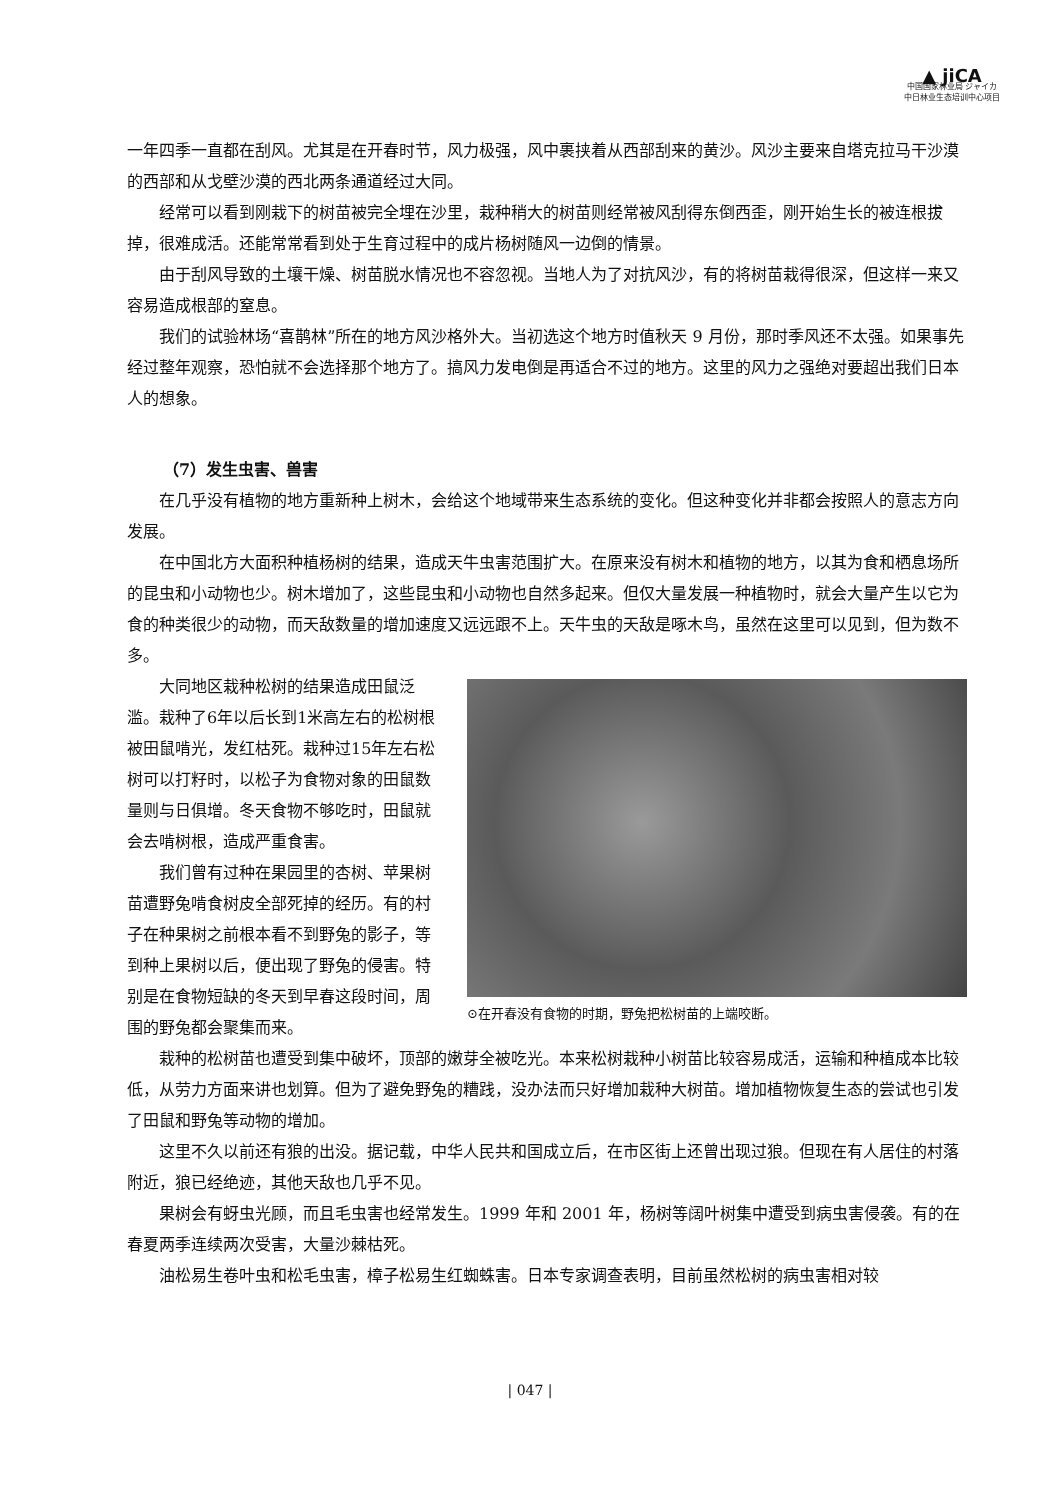▲ jiCA
中国国家林业局 ジャイカ
中日林业生态培训中心项目
一年四季一直都在刮风。尤其是在开春时节，风力极强，风中裹挟着从西部刮来的黄沙。风沙主要来自塔克拉马干沙漠的西部和从戈壁沙漠的西北两条通道经过大同。
经常可以看到刚栽下的树苗被完全埋在沙里，栽种稍大的树苗则经常被风刮得东倒西歪，刚开始生长的被连根拔掉，很难成活。还能常常看到处于生育过程中的成片杨树随风一边倒的情景。
由于刮风导致的土壤干燥、树苗脱水情况也不容忽视。当地人为了对抗风沙，有的将树苗栽得很深，但这样一来又容易造成根部的窒息。
我们的试验林场“喜鹊林”所在的地方风沙格外大。当初选这个地方时值秋天 9 月份，那时季风还不太强。如果事先经过整年观察，恐怕就不会选择那个地方了。搞风力发电倒是再适合不过的地方。这里的风力之强绝对要超出我们日本人的想象。
（7）发生虫害、兽害
在几乎没有植物的地方重新种上树木，会给这个地域带来生态系统的变化。但这种变化并非都会按照人的意志方向发展。
在中国北方大面积种植杨树的结果，造成天牛虫害范围扩大。在原来没有树木和植物的地方，以其为食和栖息场所的昆虫和小动物也少。树木增加了，这些昆虫和小动物也自然多起来。但仅大量发展一种植物时，就会大量产生以它为食的种类很少的动物，而天敌数量的增加速度又远远跟不上。天牛虫的天敌是啄木鸟，虽然在这里可以见到，但为数不多。
⊙在开春没有食物的时期，野兔把松树苗的上端咬断。
大同地区栽种松树的结果造成田鼠泛滥。栽种了6年以后长到1米高左右的松树根被田鼠啃光，发红枯死。栽种过15年左右松树可以打籽时，以松子为食物对象的田鼠数量则与日俱增。冬天食物不够吃时，田鼠就会去啃树根，造成严重食害。
我们曾有过种在果园里的杏树、苹果树苗遭野兔啃食树皮全部死掉的经历。有的村子在种果树之前根本看不到野兔的影子，等到种上果树以后，便出现了野兔的侵害。特别是在食物短缺的冬天到早春这段时间，周围的野兔都会聚集而来。
栽种的松树苗也遭受到集中破坏，顶部的嫩芽全被吃光。本来松树栽种小树苗比较容易成活，运输和种植成本比较低，从劳力方面来讲也划算。但为了避免野兔的糟践，没办法而只好增加栽种大树苗。增加植物恢复生态的尝试也引发了田鼠和野兔等动物的增加。
这里不久以前还有狼的出没。据记载，中华人民共和国成立后，在市区街上还曾出现过狼。但现在有人居住的村落附近，狼已经绝迹，其他天敌也几乎不见。
果树会有蚜虫光顾，而且毛虫害也经常发生。1999 年和 2001 年，杨树等阔叶树集中遭受到病虫害侵袭。有的在春夏两季连续两次受害，大量沙棘枯死。
油松易生卷叶虫和松毛虫害，樟子松易生红蜘蛛害。日本专家调查表明，目前虽然松树的病虫害相对较
| 047 |